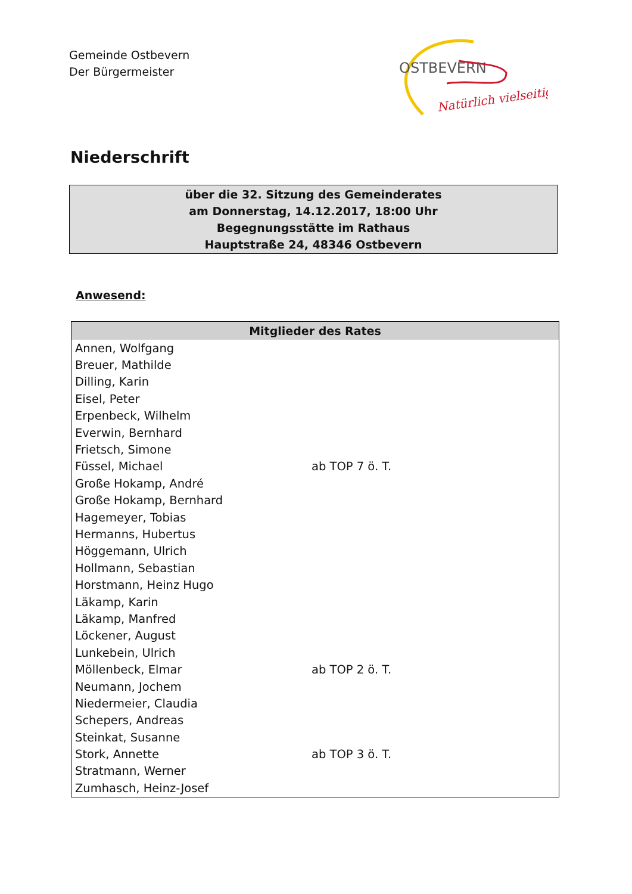Gemeinde Ostbevern
Der Bürgermeister
OSTBEVERN
Natürlich vielseitig
Niederschrift
über die 32. Sitzung des Gemeinderates
am Donnerstag, 14.12.2017, 18:00 Uhr
Begegnungsstätte im Rathaus
Hauptstraße 24, 48346 Ostbevern
Anwesend:
| Mitglieder des Rates | |
| --- | --- |
| Annen, Wolfgang | |
| Breuer, Mathilde | |
| Dilling, Karin | |
| Eisel, Peter | |
| Erpenbeck, Wilhelm | |
| Everwin, Bernhard | |
| Frietsch, Simone | |
| Füssel, Michael | ab TOP 7 ö. T. |
| Große Hokamp, André | |
| Große Hokamp, Bernhard | |
| Hagemeyer, Tobias | |
| Hermanns, Hubertus | |
| Höggemann, Ulrich | |
| Hollmann, Sebastian | |
| Horstmann, Heinz Hugo | |
| Läkamp, Karin | |
| Läkamp, Manfred | |
| Löckener, August | |
| Lunkebein, Ulrich | |
| Möllenbeck, Elmar | ab TOP 2 ö. T. |
| Neumann, Jochem | |
| Niedermeier, Claudia | |
| Schepers, Andreas | |
| Steinkat, Susanne | |
| Stork, Annette | ab TOP 3 ö. T. |
| Stratmann, Werner | |
| Zumhasch, Heinz-Josef | |